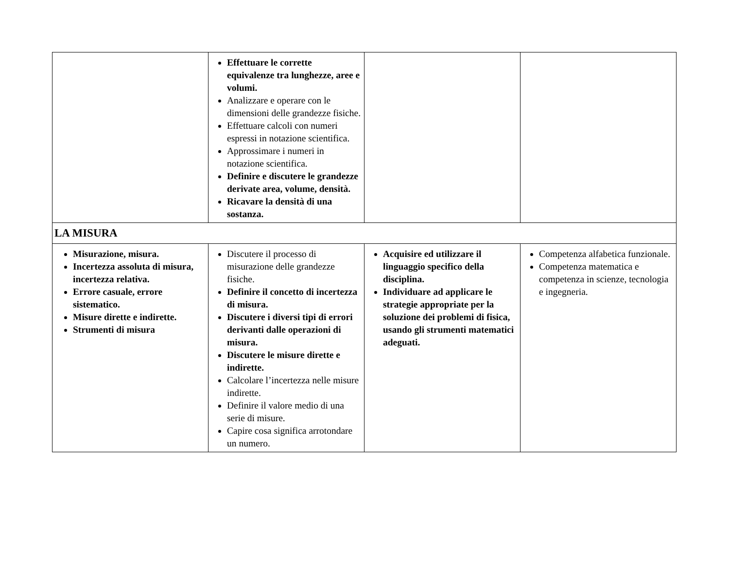| | Effettuare le corrette equivalenze tra lunghezze, aree e volumi. Analizzare e operare con le dimensioni delle grandezze fisiche. Effettuare calcoli con numeri espressi in notazione scientifica. Approssimare i numeri in notazione scientifica. Definire e discutere le grandezze derivate area, volume, densità. Ricavare la densità di una sostanza. | | |
| LA MISURA | | | |
| Misurazione, misura. Incertezza assoluta di misura, incertezza relativa. Errore casuale, errore sistematico. Misure dirette e indirette. Strumenti di misura | Discutere il processo di misurazione delle grandezze fisiche. Definire il concetto di incertezza di misura. Discutere i diversi tipi di errori derivanti dalle operazioni di misura. Discutere le misure dirette e indirette. Calcolare l’incertezza nelle misure indirette. Definire il valore medio di una serie di misure. Capire cosa significa arrotondare un numero. | Acquisire ed utilizzare il linguaggio specifico della disciplina. Individuare ad applicare le strategie appropriate per la soluzione dei problemi di fisica, usando gli strumenti matematici adeguati. | Competenza alfabetica funzionale. Competenza matematica e competenza in scienze, tecnologia e ingegneria. |